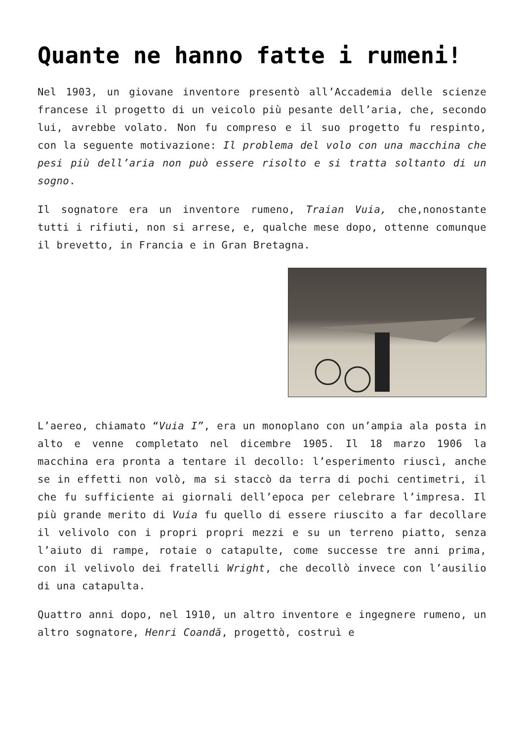Quante ne hanno fatte i rumeni!
Nel 1903, un giovane inventore presentò all’Accademia delle scienze francese il progetto di un veicolo più pesante dell’aria, che, secondo lui, avrebbe volato. Non fu compreso e il suo progetto fu respinto, con la seguente motivazione: Il problema del volo con una macchina che pesi più dell’aria non può essere risolto e si tratta soltanto di un sogno.
Il sognatore era un inventore rumeno, Traian Vuia, che,nonostante tutti i rifiuti, non si arrese, e, qualche mese dopo, ottenne comunque il brevetto, in Francia e in Gran Bretagna.
L’aereo, chiamato “Vuia I”, era un monoplano con un’ampia ala posta in alto e venne completato nel dicembre 1905. Il 18 marzo 1906 la macchina era pronta a tentare il decollo: l’esperimento riuscì, anche se in effetti non volò, ma si staccò da terra di pochi centimetri, il che fu sufficiente ai giornali dell’epoca per celebrare l’impresa. Il più grande merito di Vuia fu quello di essere riuscito a far decollare il velivolo con i propri propri mezzi e su un terreno piatto, senza l’aiuto di rampe, rotaie o catapulte, come successe tre anni prima, con il velivolo dei fratelli Wright, che decollò invece con l’ausilio di una catapulta.
Quattro anni dopo, nel 1910, un altro inventore e ingegnere rumeno, un altro sognatore, Henri Coandă, progettò, costruì e